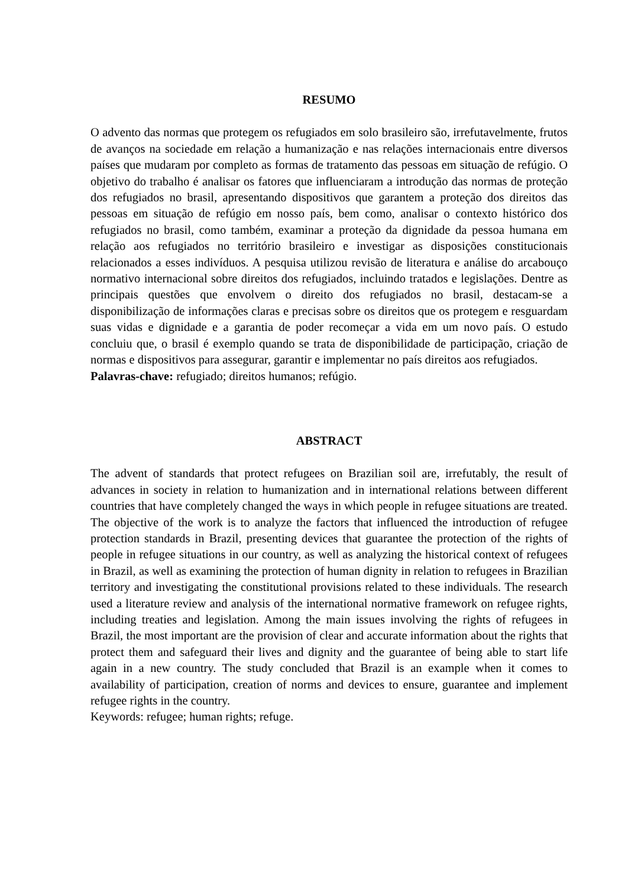RESUMO
O advento das normas que protegem os refugiados em solo brasileiro são, irrefutavelmente, frutos de avanços na sociedade em relação a humanização e nas relações internacionais entre diversos países que mudaram por completo as formas de tratamento das pessoas em situação de refúgio. O objetivo do trabalho é analisar os fatores que influenciaram a introdução das normas de proteção dos refugiados no brasil, apresentando dispositivos que garantem a proteção dos direitos das pessoas em situação de refúgio em nosso país, bem como, analisar o contexto histórico dos refugiados no brasil, como também, examinar a proteção da dignidade da pessoa humana em relação aos refugiados no território brasileiro e investigar as disposições constitucionais relacionados a esses indivíduos. A pesquisa utilizou revisão de literatura e análise do arcabouço normativo internacional sobre direitos dos refugiados, incluindo tratados e legislações. Dentre as principais questões que envolvem o direito dos refugiados no brasil, destacam-se a disponibilização de informações claras e precisas sobre os direitos que os protegem e resguardam suas vidas e dignidade e a garantia de poder recomeçar a vida em um novo país. O estudo concluiu que, o brasil é exemplo quando se trata de disponibilidade de participação, criação de normas e dispositivos para assegurar, garantir e implementar no país direitos aos refugiados.
Palavras-chave: refugiado; direitos humanos; refúgio.
ABSTRACT
The advent of standards that protect refugees on Brazilian soil are, irrefutably, the result of advances in society in relation to humanization and in international relations between different countries that have completely changed the ways in which people in refugee situations are treated. The objective of the work is to analyze the factors that influenced the introduction of refugee protection standards in Brazil, presenting devices that guarantee the protection of the rights of people in refugee situations in our country, as well as analyzing the historical context of refugees in Brazil, as well as examining the protection of human dignity in relation to refugees in Brazilian territory and investigating the constitutional provisions related to these individuals. The research used a literature review and analysis of the international normative framework on refugee rights, including treaties and legislation. Among the main issues involving the rights of refugees in Brazil, the most important are the provision of clear and accurate information about the rights that protect them and safeguard their lives and dignity and the guarantee of being able to start life again in a new country. The study concluded that Brazil is an example when it comes to availability of participation, creation of norms and devices to ensure, guarantee and implement refugee rights in the country.
Keywords: refugee; human rights; refuge.